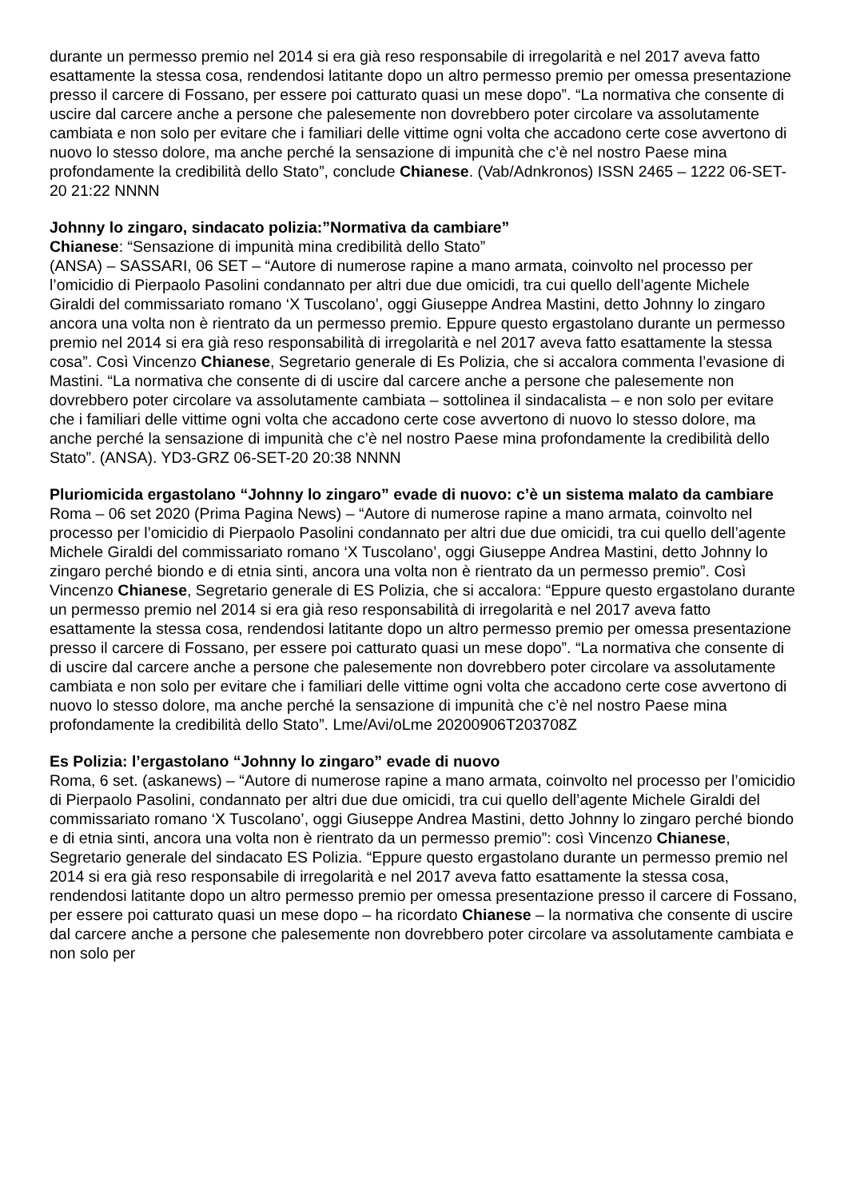durante un permesso premio nel 2014 si era già reso responsabile di irregolarità e nel 2017 aveva fatto esattamente la stessa cosa, rendendosi latitante dopo un altro permesso premio per omessa presentazione presso il carcere di Fossano, per essere poi catturato quasi un mese dopo”. “La normativa che consente di uscire dal carcere anche a persone che palesemente non dovrebbero poter circolare va assolutamente cambiata e non solo per evitare che i familiari delle vittime ogni volta che accadono certe cose avvertono di nuovo lo stesso dolore, ma anche perché la sensazione di impunità che c’è nel nostro Paese mina profondamente la credibilità dello Stato”, conclude Chianese. (Vab/Adnkronos) ISSN 2465 – 1222 06-SET-20 21:22 NNNN
Johnny lo zingaro, sindacato polizia:”Normativa da cambiare”
Chianese: “Sensazione di impunità mina credibilità dello Stato”
(ANSA) – SASSARI, 06 SET – “Autore di numerose rapine a mano armata, coinvolto nel processo per l’omicidio di Pierpaolo Pasolini condannato per altri due due omicidi, tra cui quello dell’agente Michele Giraldi del commissariato romano ‘X Tuscolano’, oggi Giuseppe Andrea Mastini, detto Johnny lo zingaro ancora una volta non è rientrato da un permesso premio. Eppure questo ergastolano durante un permesso premio nel 2014 si era già reso responsabilità di irregolarità e nel 2017 aveva fatto esattamente la stessa cosa”. Così Vincenzo Chianese, Segretario generale di Es Polizia, che si accalora commenta l’evasione di Mastini. “La normativa che consente di di uscire dal carcere anche a persone che palesemente non dovrebbero poter circolare va assolutamente cambiata – sottolinea il sindacalista – e non solo per evitare che i familiari delle vittime ogni volta che accadono certe cose avvertono di nuovo lo stesso dolore, ma anche perché la sensazione di impunità che c’è nel nostro Paese mina profondamente la credibilità dello Stato”. (ANSA). YD3-GRZ 06-SET-20 20:38 NNNN
Pluriomicida ergastolano “Johnny lo zingaro” evade di nuovo: c’è un sistema malato da cambiare
Roma – 06 set 2020 (Prima Pagina News) – “Autore di numerose rapine a mano armata, coinvolto nel processo per l’omicidio di Pierpaolo Pasolini condannato per altri due due omicidi, tra cui quello dell’agente Michele Giraldi del commissariato romano ‘X Tuscolano’, oggi Giuseppe Andrea Mastini, detto Johnny lo zingaro perché biondo e di etnia sinti, ancora una volta non è rientrato da un permesso premio”. Così Vincenzo Chianese, Segretario generale di ES Polizia, che si accalora: “Eppure questo ergastolano durante un permesso premio nel 2014 si era già reso responsabilità di irregolarità e nel 2017 aveva fatto esattamente la stessa cosa, rendendosi latitante dopo un altro permesso premio per omessa presentazione presso il carcere di Fossano, per essere poi catturato quasi un mese dopo”. “La normativa che consente di di uscire dal carcere anche a persone che palesemente non dovrebbero poter circolare va assolutamente cambiata e non solo per evitare che i familiari delle vittime ogni volta che accadono certe cose avvertono di nuovo lo stesso dolore, ma anche perché la sensazione di impunità che c’è nel nostro Paese mina profondamente la credibilità dello Stato”. Lme/Avi/oLme 20200906T203708Z
Es Polizia: l’ergastolano “Johnny lo zingaro” evade di nuovo
Roma, 6 set. (askanews) – “Autore di numerose rapine a mano armata, coinvolto nel processo per l’omicidio di Pierpaolo Pasolini, condannato per altri due due omicidi, tra cui quello dell’agente Michele Giraldi del commissariato romano ‘X Tuscolano’, oggi Giuseppe Andrea Mastini, detto Johnny lo zingaro perché biondo e di etnia sinti, ancora una volta non è rientrato da un permesso premio”: così Vincenzo Chianese, Segretario generale del sindacato ES Polizia. “Eppure questo ergastolano durante un permesso premio nel 2014 si era già reso responsabile di irregolarità e nel 2017 aveva fatto esattamente la stessa cosa, rendendosi latitante dopo un altro permesso premio per omessa presentazione presso il carcere di Fossano, per essere poi catturato quasi un mese dopo – ha ricordato Chianese – la normativa che consente di uscire dal carcere anche a persone che palesemente non dovrebbero poter circolare va assolutamente cambiata e non solo per